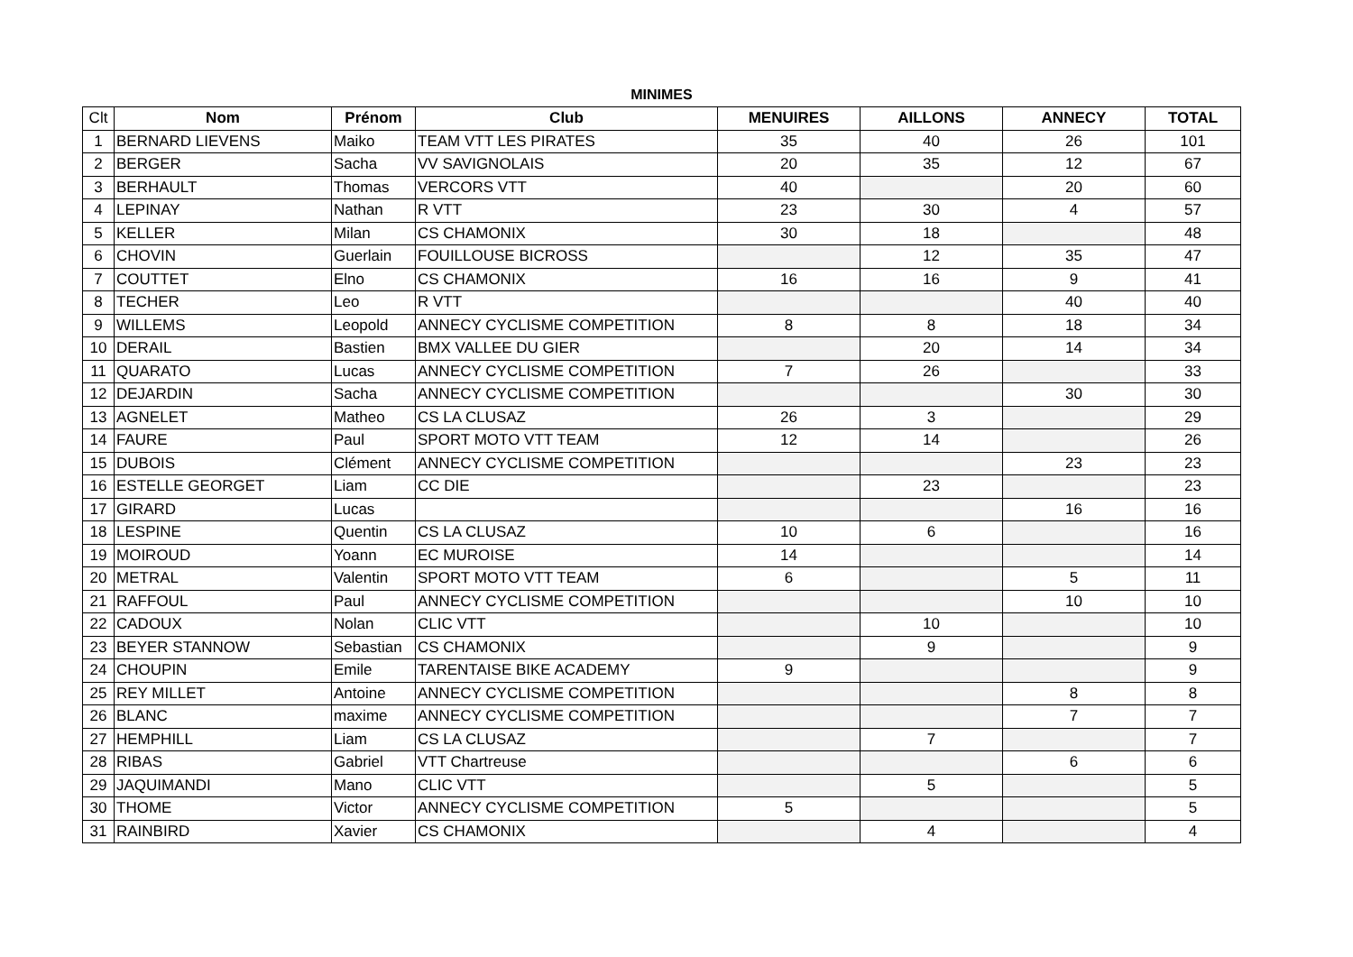MINIMES
| Clt | Nom | Prénom | Club | MENUIRES | AILLONS | ANNECY | TOTAL |
| --- | --- | --- | --- | --- | --- | --- | --- |
| 1 | BERNARD LIEVENS | Maiko | TEAM VTT LES PIRATES | 35 | 40 | 26 | 101 |
| 2 | BERGER | Sacha | VV SAVIGNOLAIS | 20 | 35 | 12 | 67 |
| 3 | BERHAULT | Thomas | VERCORS VTT | 40 | | 20 | 60 |
| 4 | LEPINAY | Nathan | R VTT | 23 | 30 | 4 | 57 |
| 5 | KELLER | Milan | CS CHAMONIX | 30 | 18 | | 48 |
| 6 | CHOVIN | Guerlain | FOUILLOUSE BICROSS | | 12 | 35 | 47 |
| 7 | COUTTET | Elno | CS CHAMONIX | 16 | 16 | 9 | 41 |
| 8 | TECHER | Leo | R VTT | | | 40 | 40 |
| 9 | WILLEMS | Leopold | ANNECY CYCLISME COMPETITION | 8 | 8 | 18 | 34 |
| 10 | DERAIL | Bastien | BMX VALLEE DU GIER | | 20 | 14 | 34 |
| 11 | QUARATO | Lucas | ANNECY CYCLISME COMPETITION | 7 | 26 | | 33 |
| 12 | DEJARDIN | Sacha | ANNECY CYCLISME COMPETITION | | | 30 | 30 |
| 13 | AGNELET | Matheo | CS LA CLUSAZ | 26 | 3 | | 29 |
| 14 | FAURE | Paul | SPORT MOTO VTT TEAM | 12 | 14 | | 26 |
| 15 | DUBOIS | Clément | ANNECY CYCLISME COMPETITION | | | 23 | 23 |
| 16 | ESTELLE GEORGET | Liam | CC DIE | | 23 | | 23 |
| 17 | GIRARD | Lucas | | | | 16 | 16 |
| 18 | LESPINE | Quentin | CS LA CLUSAZ | 10 | 6 | | 16 |
| 19 | MOIROUD | Yoann | EC MUROISE | 14 | | | 14 |
| 20 | METRAL | Valentin | SPORT MOTO VTT TEAM | 6 | | 5 | 11 |
| 21 | RAFFOUL | Paul | ANNECY CYCLISME COMPETITION | | | 10 | 10 |
| 22 | CADOUX | Nolan | CLIC VTT | | 10 | | 10 |
| 23 | BEYER STANNOW | Sebastian | CS CHAMONIX | | 9 | | 9 |
| 24 | CHOUPIN | Emile | TARENTAISE BIKE ACADEMY | 9 | | | 9 |
| 25 | REY MILLET | Antoine | ANNECY CYCLISME COMPETITION | | | 8 | 8 |
| 26 | BLANC | maxime | ANNECY CYCLISME COMPETITION | | | 7 | 7 |
| 27 | HEMPHILL | Liam | CS LA CLUSAZ | | 7 | | 7 |
| 28 | RIBAS | Gabriel | VTT Chartreuse | | | 6 | 6 |
| 29 | JAQUIMANDI | Mano | CLIC VTT | | 5 | | 5 |
| 30 | THOME | Victor | ANNECY CYCLISME COMPETITION | 5 | | | 5 |
| 31 | RAINBIRD | Xavier | CS CHAMONIX | | 4 | | 4 |